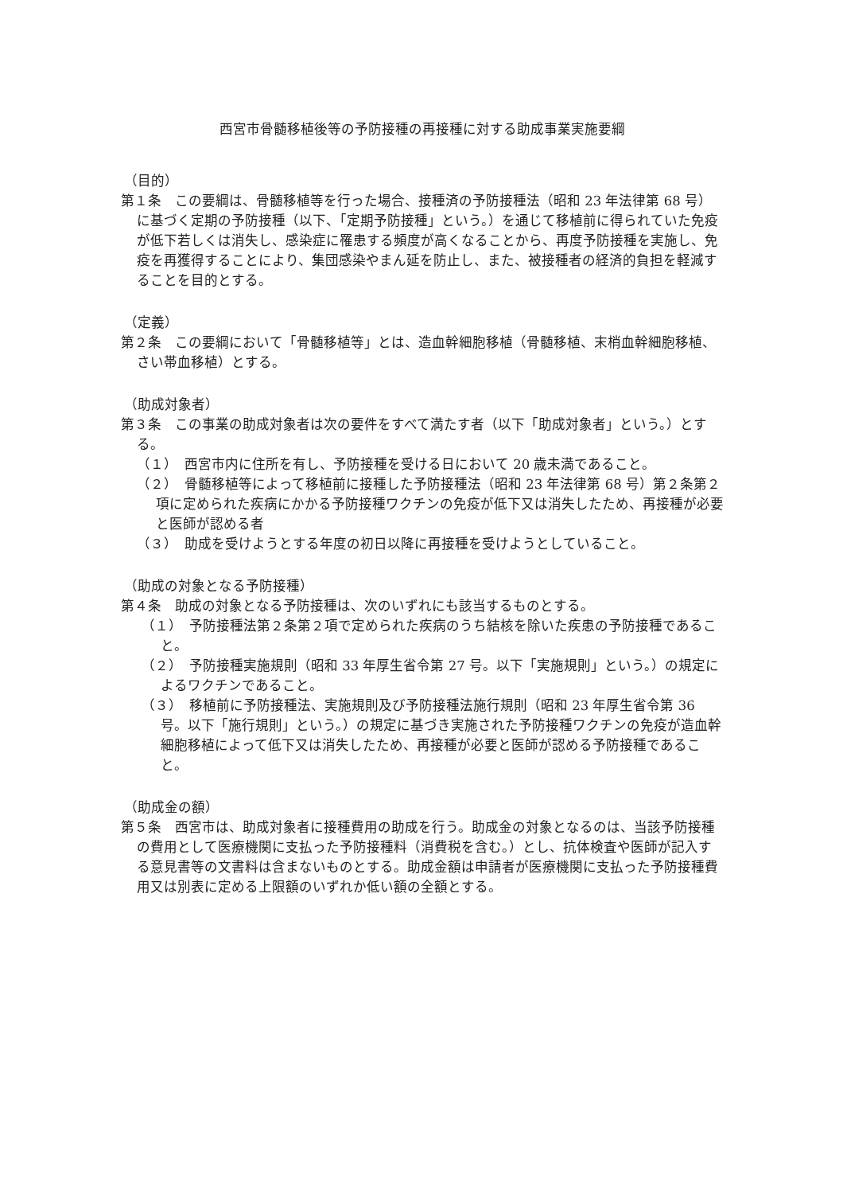西宮市骨髄移植後等の予防接種の再接種に対する助成事業実施要綱
（目的）
第１条　この要綱は、骨髄移植等を行った場合、接種済の予防接種法（昭和 23 年法律第 68 号）に基づく定期の予防接種（以下、「定期予防接種」という。）を通じて移植前に得られていた免疫が低下若しくは消失し、感染症に罹患する頻度が高くなることから、再度予防接種を実施し、免疫を再獲得することにより、集団感染やまん延を防止し、また、被接種者の経済的負担を軽減することを目的とする。
（定義）
第２条　この要綱において「骨髄移植等」とは、造血幹細胞移植（骨髄移植、末梢血幹細胞移植、さい帯血移植）とする。
（助成対象者）
第３条　この事業の助成対象者は次の要件をすべて満たす者（以下「助成対象者」という。）とする。
（１）　西宮市内に住所を有し、予防接種を受ける日において 20 歳未満であること。
（２）　骨髄移植等によって移植前に接種した予防接種法（昭和 23 年法律第 68 号）第２条第２項に定められた疾病にかかる予防接種ワクチンの免疫が低下又は消失したため、再接種が必要と医師が認める者
（３）　助成を受けようとする年度の初日以降に再接種を受けようとしていること。
（助成の対象となる予防接種）
第４条　助成の対象となる予防接種は、次のいずれにも該当するものとする。
（１）　予防接種法第２条第２項で定められた疾病のうち結核を除いた疾患の予防接種であること。
（２）　予防接種実施規則（昭和 33 年厚生省令第 27 号。以下「実施規則」という。）の規定によるワクチンであること。
（３）　移植前に予防接種法、実施規則及び予防接種法施行規則（昭和 23 年厚生省令第 36 号。以下「施行規則」という。）の規定に基づき実施された予防接種ワクチンの免疫が造血幹細胞移植によって低下又は消失したため、再接種が必要と医師が認める予防接種であること。
（助成金の額）
第５条　西宮市は、助成対象者に接種費用の助成を行う。助成金の対象となるのは、当該予防接種の費用として医療機関に支払った予防接種料（消費税を含む。）とし、抗体検査や医師が記入する意見書等の文書料は含まないものとする。助成金額は申請者が医療機関に支払った予防接種費用又は別表に定める上限額のいずれか低い額の全額とする。